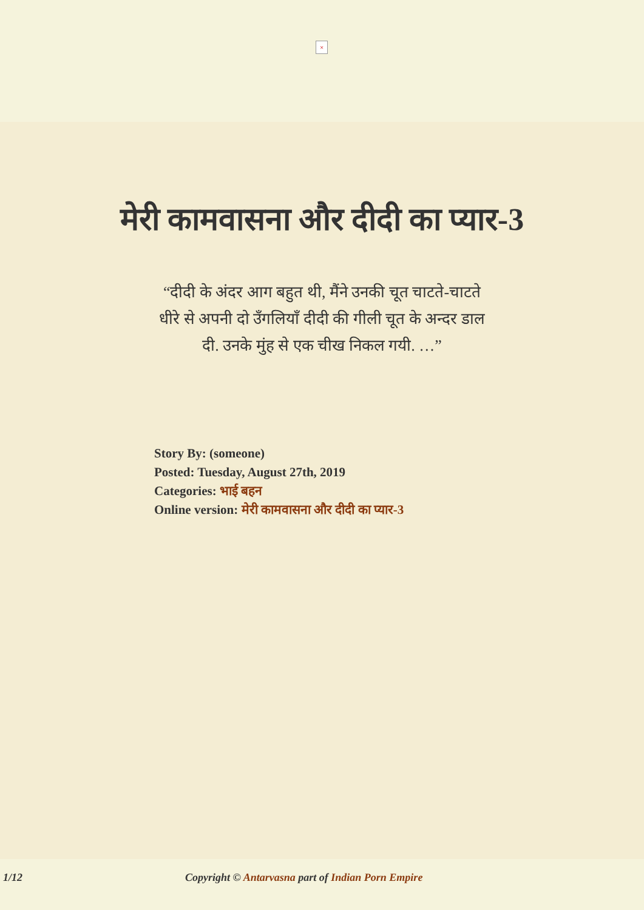×
मेरी कामवासना और दीदी का प्यार-3
“दीदी के अंदर आग बहुत थी, मैंने उनकी चूत चाटते-चाटते धीरे से अपनी दो उँगलियाँ दीदी की गीली चूत के अन्दर डाल दी. उनके मुंह से एक चीख निकल गयी. …”
Story By: (someone)
Posted: Tuesday, August 27th, 2019
Categories: भाई बहन
Online version: मेरी कामवासना और दीदी का प्यार-3
1/12 Copyright © Antarvasna part of Indian Porn Empire